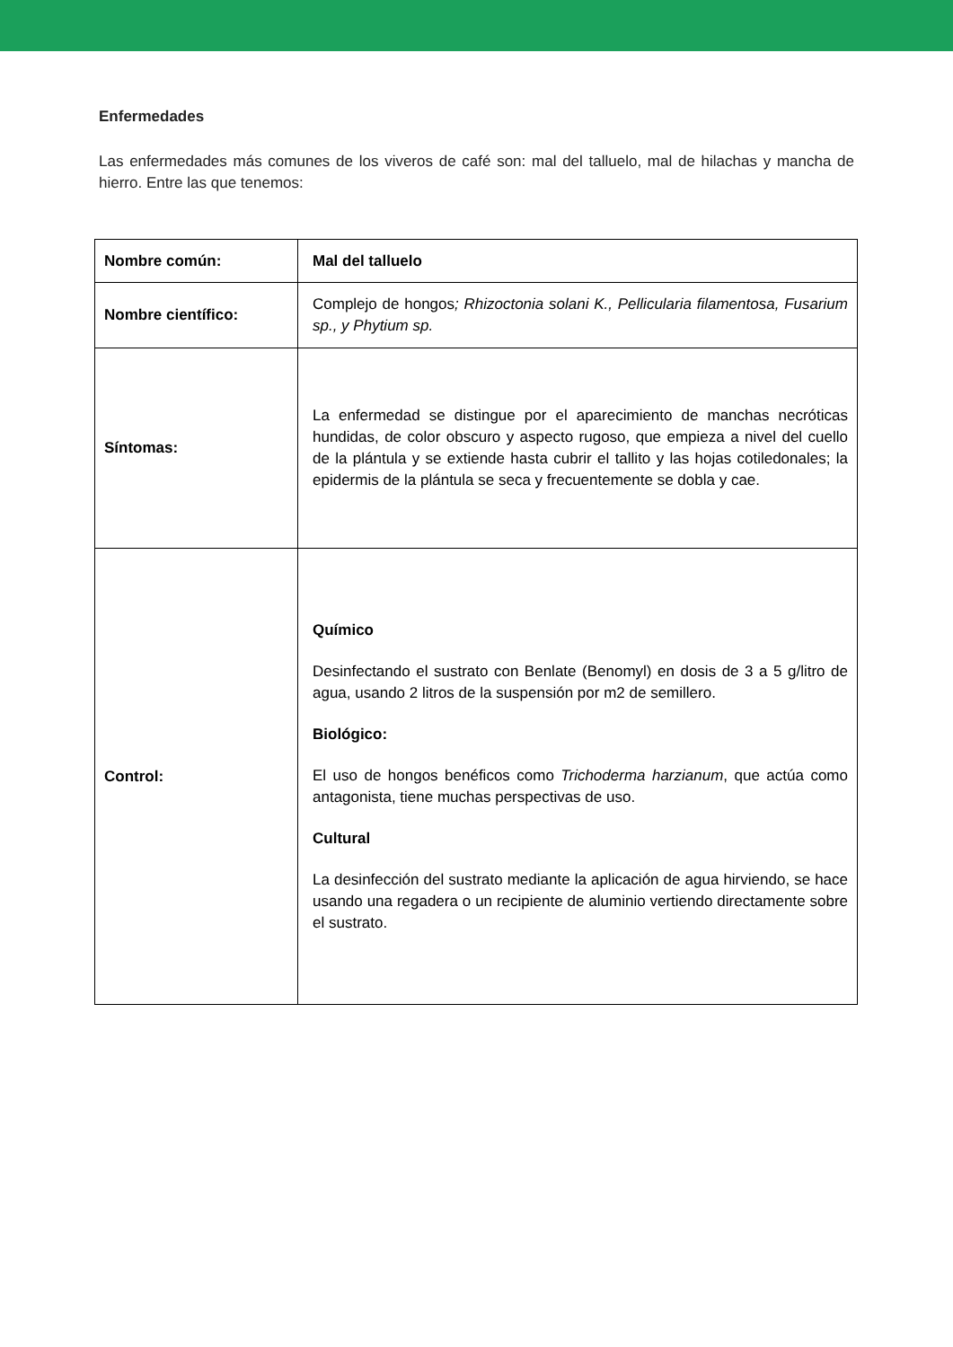Enfermedades
Las enfermedades más comunes de los viveros de café son: mal del talluelo, mal de hilachas y mancha de hierro. Entre las que tenemos:
| Nombre común: | Mal del talluelo |
| Nombre científico: | Complejo de hongos ; Rhizoctonia solani K., Pellicularia filamentosa, Fusarium sp., y Phytium sp. |
| Síntomas: | La enfermedad se distingue por el aparecimiento de manchas necróticas hundidas, de color obscuro y aspecto rugoso, que empieza a nivel del cuello de la plántula y se extiende hasta cubrir el tallito y las hojas cotiledonales; la epidermis de la plántula se seca y frecuentemente se dobla y cae. |
| Control: | Químico Desinfectando el sustrato con Benlate (Benomyl) en dosis de 3 a 5 g/litro de agua, usando 2 litros de la suspensión por m2 de semillero. Biológico: El uso de hongos benéficos como Trichoderma harzianum , que actúa como antagonista, tiene muchas perspectivas de uso. Cultural La desinfección del sustrato mediante la aplicación de agua hirviendo, se hace usando una regadera o un recipiente de aluminio vertiendo directamente sobre el sustrato. |